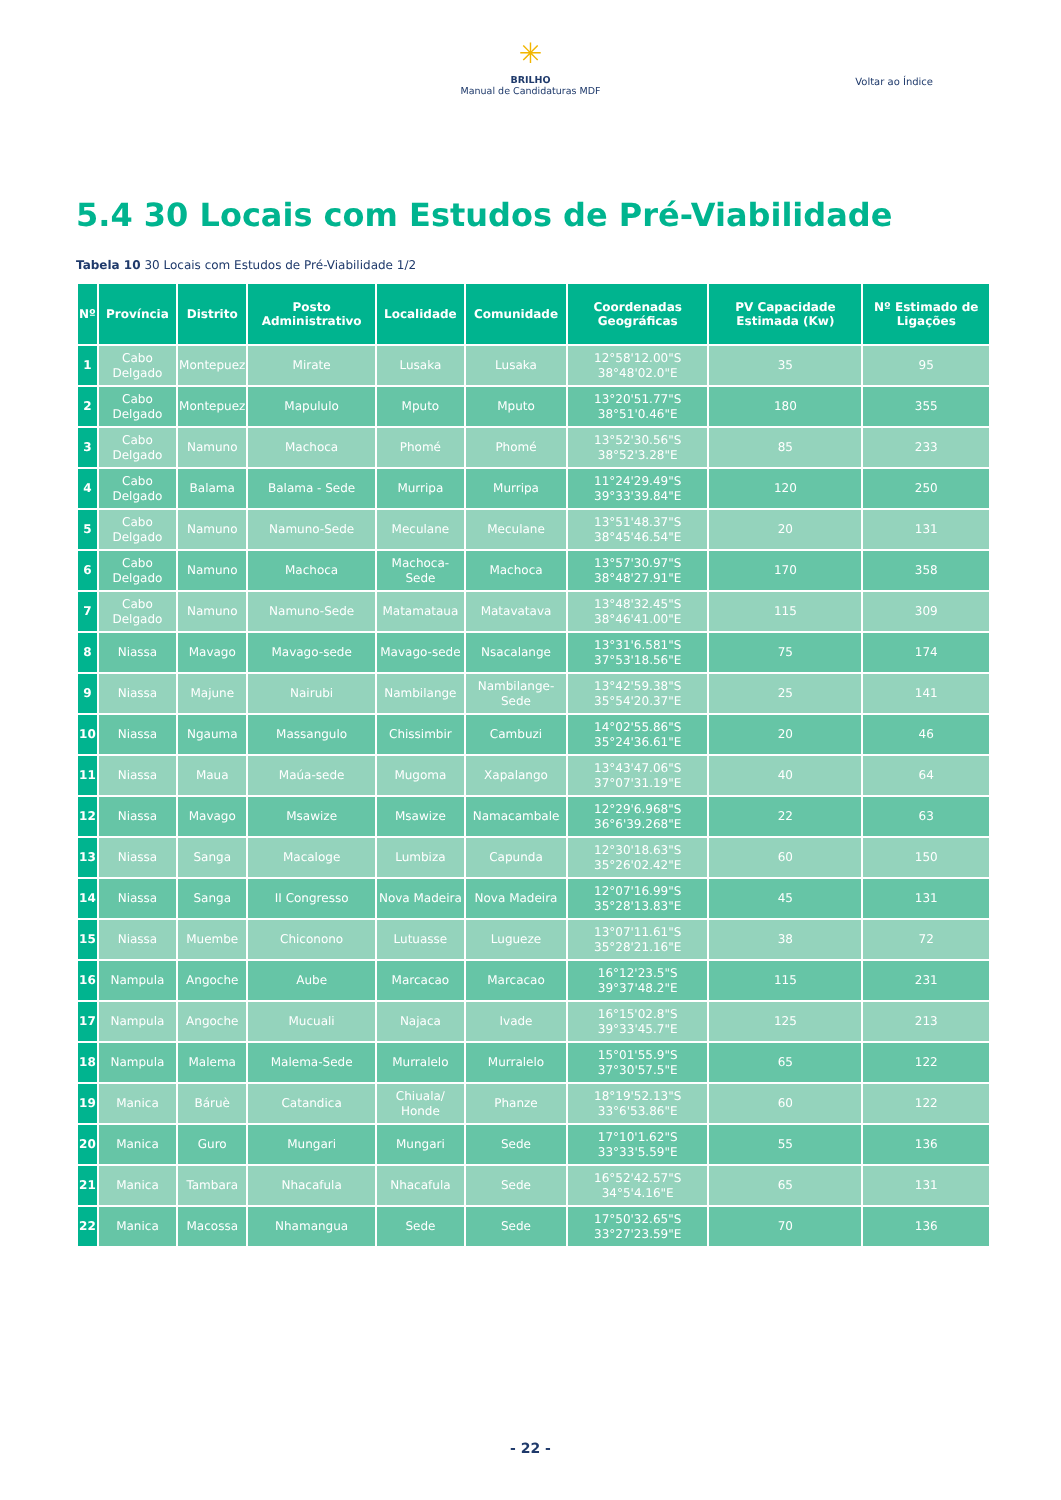✳
BRILHO
Manual de Candidaturas MDF
Voltar ao Índice
5.4 30 Locais com Estudos de Pré-Viabilidade
Tabela 10 30 Locais com Estudos de Pré-Viabilidade 1/2
| Nº | Província | Distrito | Posto Administrativo | Localidade | Comunidade | Coordenadas Geográficas | PV Capacidade Estimada (Kw) | Nº Estimado de Ligações |
| --- | --- | --- | --- | --- | --- | --- | --- | --- |
| 1 | Cabo Delgado | Montepuez | Mirate | Lusaka | Lusaka | 12°58'12.00"S 38°48'02.0"E | 35 | 95 |
| 2 | Cabo Delgado | Montepuez | Mapululo | Mputo | Mputo | 13°20'51.77"S 38°51'0.46"E | 180 | 355 |
| 3 | Cabo Delgado | Namuno | Machoca | Phomé | Phomé | 13°52'30.56"S 38°52'3.28"E | 85 | 233 |
| 4 | Cabo Delgado | Balama | Balama - Sede | Murripa | Murripa | 11°24'29.49"S 39°33'39.84"E | 120 | 250 |
| 5 | Cabo Delgado | Namuno | Namuno-Sede | Meculane | Meculane | 13°51'48.37"S 38°45'46.54"E | 20 | 131 |
| 6 | Cabo Delgado | Namuno | Machoca | Machoca-Sede | Machoca | 13°57'30.97"S 38°48'27.91"E | 170 | 358 |
| 7 | Cabo Delgado | Namuno | Namuno-Sede | Matamataua | Matavatava | 13°48'32.45"S 38°46'41.00"E | 115 | 309 |
| 8 | Niassa | Mavago | Mavago-sede | Mavago-sede | Nsacalange | 13°31'6.581"S 37°53'18.56"E | 75 | 174 |
| 9 | Niassa | Majune | Nairubi | Nambilange | Nambilange-Sede | 13°42'59.38"S 35°54'20.37"E | 25 | 141 |
| 10 | Niassa | Ngauma | Massangulo | Chissimbir | Cambuzi | 14°02'55.86"S 35°24'36.61"E | 20 | 46 |
| 11 | Niassa | Maua | Maúa-sede | Mugoma | Xapalango | 13°43'47.06"S 37°07'31.19"E | 40 | 64 |
| 12 | Niassa | Mavago | Msawize | Msawize | Namacambale | 12°29'6.968"S 36°6'39.268"E | 22 | 63 |
| 13 | Niassa | Sanga | Macaloge | Lumbiza | Capunda | 12°30'18.63"S 35°26'02.42"E | 60 | 150 |
| 14 | Niassa | Sanga | II Congresso | Nova Madeira | Nova Madeira | 12°07'16.99"S 35°28'13.83"E | 45 | 131 |
| 15 | Niassa | Muembe | Chiconono | Lutuasse | Lugueze | 13°07'11.61"S 35°28'21.16"E | 38 | 72 |
| 16 | Nampula | Angoche | Aube | Marcacao | Marcacao | 16°12'23.5"S 39°37'48.2"E | 115 | 231 |
| 17 | Nampula | Angoche | Mucuali | Najaca | Ivade | 16°15'02.8"S 39°33'45.7"E | 125 | 213 |
| 18 | Nampula | Malema | Malema-Sede | Murralelo | Murralelo | 15°01'55.9"S 37°30'57.5"E | 65 | 122 |
| 19 | Manica | Báruè | Catandica | Chiuala/ Honde | Phanze | 18°19'52.13"S 33°6'53.86"E | 60 | 122 |
| 20 | Manica | Guro | Mungari | Mungari | Sede | 17°10'1.62"S 33°33'5.59"E | 55 | 136 |
| 21 | Manica | Tambara | Nhacafula | Nhacafula | Sede | 16°52'42.57"S 34°5'4.16"E | 65 | 131 |
| 22 | Manica | Macossa | Nhamangua | Sede | Sede | 17°50'32.65"S 33°27'23.59"E | 70 | 136 |
- 22 -